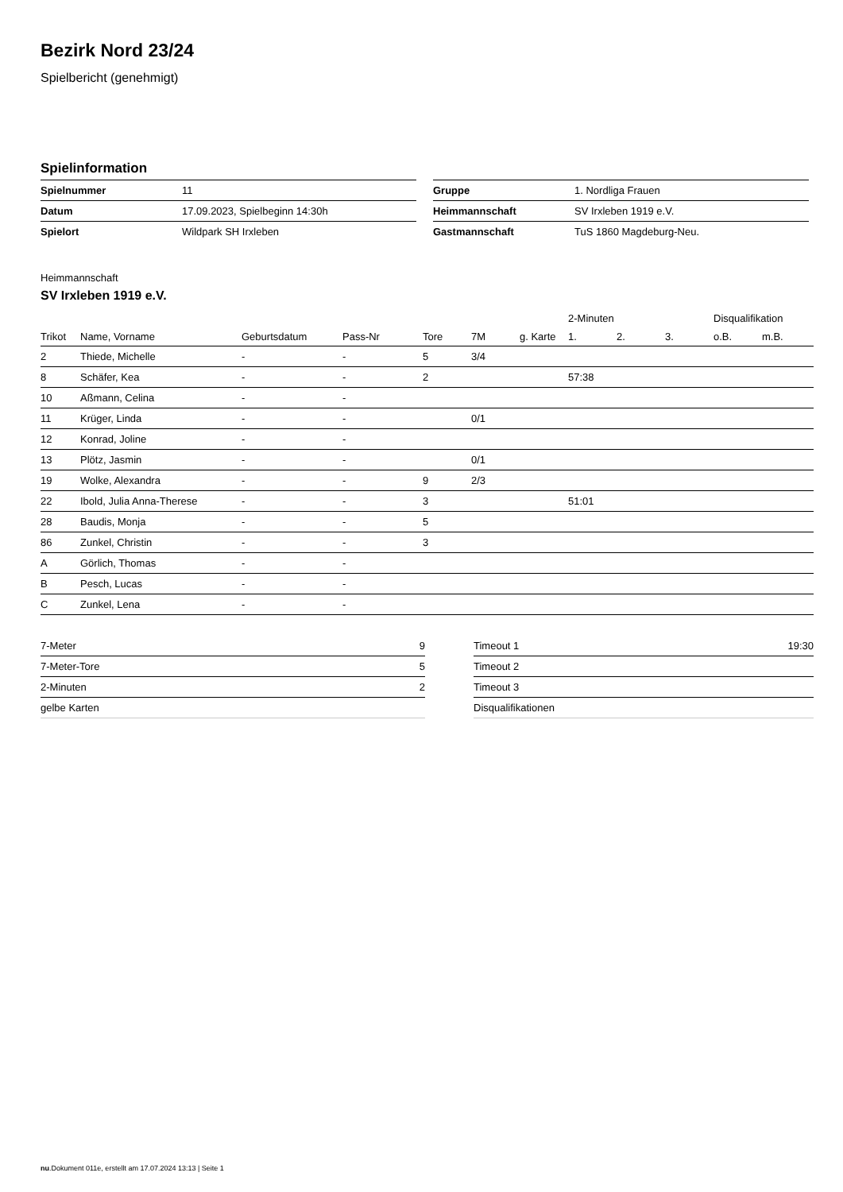Bezirk Nord 23/24
Spielbericht (genehmigt)
Spielinformation
| Spielnummer | 11 |
| Datum | 17.09.2023, Spielbeginn 14:30h |
| Spielort | Wildpark SH Irxleben |
| Gruppe | 1. Nordliga Frauen |
| Heimmannschaft | SV Irxleben 1919 e.V. |
| Gastmannschaft | TuS 1860 Magdeburg-Neu. |
Heimmannschaft
SV Irxleben 1919 e.V.
| | | | | | | | 2-Minuten | | | Disqualifikation | |
| --- | --- | --- | --- | --- | --- | --- | --- | --- | --- | --- | --- |
| Trikot | Name, Vorname | Geburtsdatum | Pass-Nr | Tore | 7M | g. Karte | 1. | 2. | 3. | o.B. | m.B. |
| 2 | Thiede, Michelle | - | - | 5 | 3/4 | | | | | | |
| 8 | Schäfer, Kea | - | - | 2 | | | 57:38 | | | | |
| 10 | Aßmann, Celina | - | - | | | | | | | | |
| 11 | Krüger, Linda | - | - | | 0/1 | | | | | | |
| 12 | Konrad, Joline | - | - | | | | | | | | |
| 13 | Plötz, Jasmin | - | - | | 0/1 | | | | | | |
| 19 | Wolke, Alexandra | - | - | 9 | 2/3 | | | | | | |
| 22 | Ibold, Julia Anna-Therese | - | - | 3 | | | 51:01 | | | | |
| 28 | Baudis, Monja | - | - | 5 | | | | | | | |
| 86 | Zunkel, Christin | - | - | 3 | | | | | | | |
| A | Görlich, Thomas | - | - | | | | | | | | |
| B | Pesch, Lucas | - | - | | | | | | | | |
| C | Zunkel, Lena | - | - | | | | | | | | |
| 7-Meter | 9 |
| 7-Meter-Tore | 5 |
| 2-Minuten | 2 |
| gelbe Karten | |
| Timeout 1 | 19:30 |
| Timeout 2 | |
| Timeout 3 | |
| Disqualifikationen | |
nu.Dokument 011e, erstellt am 17.07.2024 13:13 | Seite 1